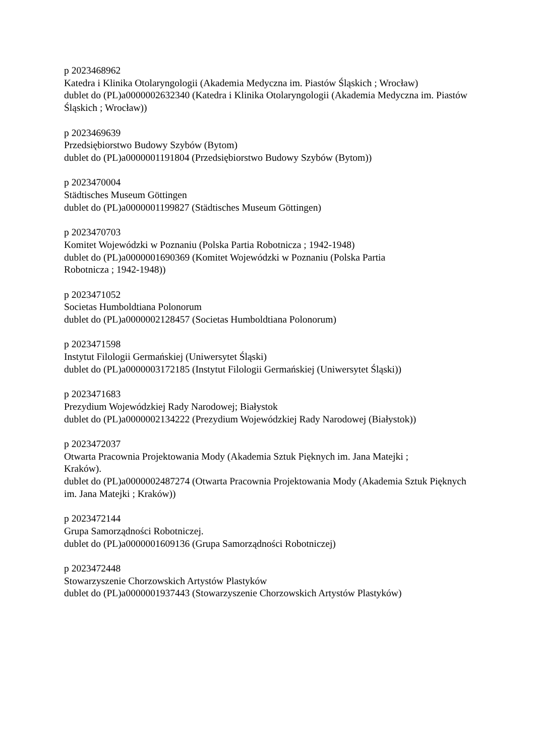p 2023468962
Katedra i Klinika Otolaryngologii (Akademia Medyczna im. Piastów Śląskich ; Wrocław)
dublet do (PL)a0000002632340 (Katedra i Klinika Otolaryngologii (Akademia Medyczna im. Piastów Śląskich ; Wrocław))
p 2023469639
Przedsiębiorstwo Budowy Szybów (Bytom)
dublet do (PL)a0000001191804 (Przedsiębiorstwo Budowy Szybów (Bytom))
p 2023470004
Städtisches Museum Göttingen
dublet do (PL)a0000001199827 (Städtisches Museum Göttingen)
p 2023470703
Komitet Wojewódzki w Poznaniu (Polska Partia Robotnicza ; 1942-1948)
dublet do (PL)a0000001690369 (Komitet Wojewódzki w Poznaniu (Polska Partia
Robotnicza ; 1942-1948))
p 2023471052
Societas Humboldtiana Polonorum
dublet do (PL)a0000002128457 (Societas Humboldtiana Polonorum)
p 2023471598
Instytut Filologii Germańskiej (Uniwersytet Śląski)
dublet do (PL)a0000003172185 (Instytut Filologii Germańskiej (Uniwersytet Śląski))
p 2023471683
Prezydium Wojewódzkiej Rady Narodowej; Białystok
dublet do (PL)a0000002134222 (Prezydium Wojewódzkiej Rady Narodowej (Białystok))
p 2023472037
Otwarta Pracownia Projektowania Mody (Akademia Sztuk Pięknych im. Jana Matejki ;
Kraków).
dublet do (PL)a0000002487274 (Otwarta Pracownia Projektowania Mody (Akademia Sztuk Pięknych im. Jana Matejki ; Kraków))
p 2023472144
Grupa Samorządności Robotniczej.
dublet do (PL)a0000001609136 (Grupa Samorządności Robotniczej)
p 2023472448
Stowarzyszenie Chorzowskich Artystów Plastyków
dublet do (PL)a0000001937443 (Stowarzyszenie Chorzowskich Artystów Plastyków)